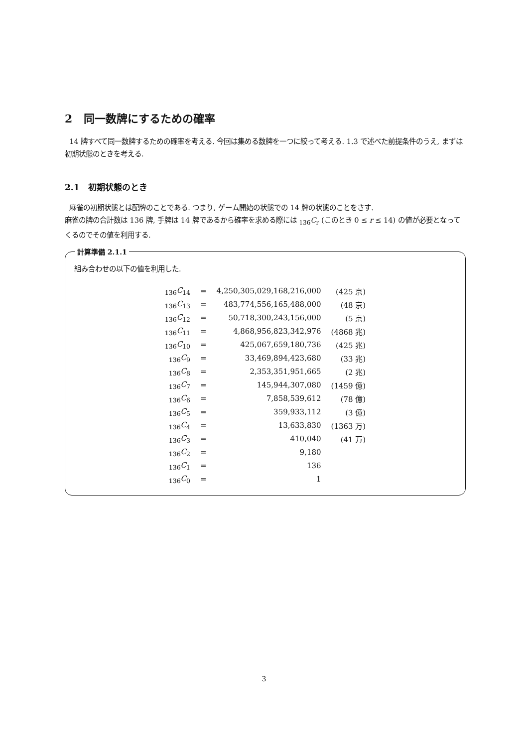2 同一数牌にするための確率
14 牌すべて同一数牌するための確率を考える. 今回は集める数牌を一つに絞って考える. 1.3 で述べた前提条件のうえ, まずは初期状態のときを考える.
2.1 初期状態のとき
麻雀の初期状態とは配牌のことである. つまり, ゲーム開始の状態での 14 牌の状態のことをさす.
麻雀の牌の合計数は 136 牌, 手牌は 14 牌であるから確率を求める際には <sub>136</sub>C<sub>r</sub> (このとき 0 ≤ r ≤ 14) の値が必要となってくるのでその値を利用する.
計算準備 2.1.1
組み合わせの以下の値を利用した.
| <sub>136</sub> C<sub>14</sub> | = | 4,250,305,029,168,216,000 | (425 京) |
| <sub>136</sub> C<sub>13</sub> | = | 483,774,556,165,488,000 | (48 京) |
| <sub>136</sub> C<sub>12</sub> | = | 50,718,300,243,156,000 | (5 京) |
| <sub>136</sub> C<sub>11</sub> | = | 4,868,956,823,342,976 | (4868 兆) |
| <sub>136</sub> C<sub>10</sub> | = | 425,067,659,180,736 | (425 兆) |
| <sub>136</sub> C<sub>9</sub> | = | 33,469,894,423,680 | (33 兆) |
| <sub>136</sub> C<sub>8</sub> | = | 2,353,351,951,665 | (2 兆) |
| <sub>136</sub> C<sub>7</sub> | = | 145,944,307,080 | (1459 億) |
| <sub>136</sub> C<sub>6</sub> | = | 7,858,539,612 | (78 億) |
| <sub>136</sub> C<sub>5</sub> | = | 359,933,112 | (3 億) |
| <sub>136</sub> C<sub>4</sub> | = | 13,633,830 | (1363 万) |
| <sub>136</sub> C<sub>3</sub> | = | 410,040 | (41 万) |
| <sub>136</sub> C<sub>2</sub> | = | 9,180 | |
| <sub>136</sub> C<sub>1</sub> | = | 136 | |
| <sub>136</sub> C<sub>0</sub> | = | 1 | |
3